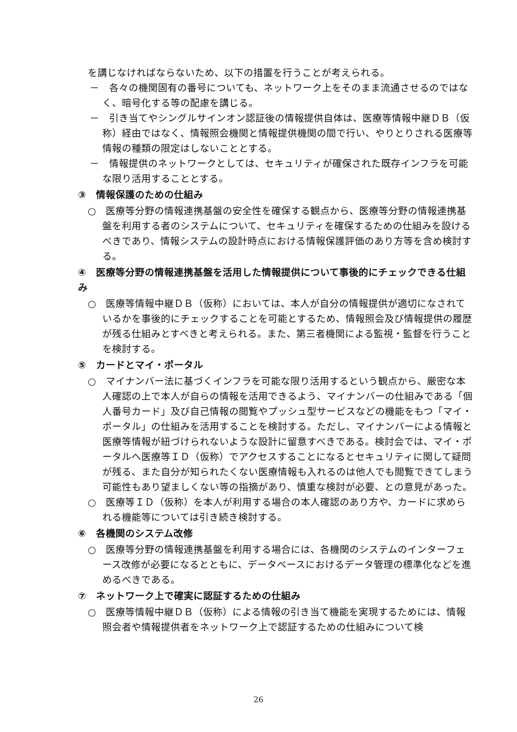を講じなければならないため、以下の措置を行うことが考えられる。
－　各々の機関固有の番号についても、ネットワーク上をそのまま流通させるのではなく、暗号化する等の配慮を講じる。
－　引き当てやシングルサインオン認証後の情報提供自体は、医療等情報中継ＤＢ（仮称）経由ではなく、情報照会機関と情報提供機関の間で行い、やりとりされる医療等情報の種類の限定はしないこととする。
－　情報提供のネットワークとしては、セキュリティが確保された既存インフラを可能な限り活用することとする。
③　情報保護のための仕組み
○　医療等分野の情報連携基盤の安全性を確保する観点から、医療等分野の情報連携基盤を利用する者のシステムについて、セキュリティを確保するための仕組みを設けるべきであり、情報システムの設計時点における情報保護評価のあり方等を含め検討する。
④　医療等分野の情報連携基盤を活用した情報提供について事後的にチェックできる仕組み
○　医療等情報中継ＤＢ（仮称）においては、本人が自分の情報提供が適切になされているかを事後的にチェックすることを可能とするため、情報照会及び情報提供の履歴が残る仕組みとすべきと考えられる。また、第三者機関による監視・監督を行うことを検討する。
⑤　カードとマイ・ポータル
○　マイナンバー法に基づくインフラを可能な限り活用するという観点から、厳密な本人確認の上で本人が自らの情報を活用できるよう、マイナンバーの仕組みである「個人番号カード」及び自己情報の閲覧やプッシュ型サービスなどの機能をもつ「マイ・ポータル」の仕組みを活用することを検討する。ただし、マイナンバーによる情報と医療等情報が紐づけられないような設計に留意すべきである。検討会では、マイ・ポータルへ医療等ＩＤ（仮称）でアクセスすることになるとセキュリティに関して疑問が残る、また自分が知られたくない医療情報も入れるのは他人でも閲覧できてしまう可能性もあり望ましくない等の指摘があり、慎重な検討が必要、との意見があった。
○　医療等ＩＤ（仮称）を本人が利用する場合の本人確認のあり方や、カードに求められる機能等については引き続き検討する。
⑥　各機関のシステム改修
○　医療等分野の情報連携基盤を利用する場合には、各機関のシステムのインターフェース改修が必要になるとともに、データベースにおけるデータ管理の標準化などを進めるべきである。
⑦　ネットワーク上で確実に認証するための仕組み
○　医療等情報中継ＤＢ（仮称）による情報の引き当て機能を実現するためには、情報照会者や情報提供者をネットワーク上で認証するための仕組みについて検
26